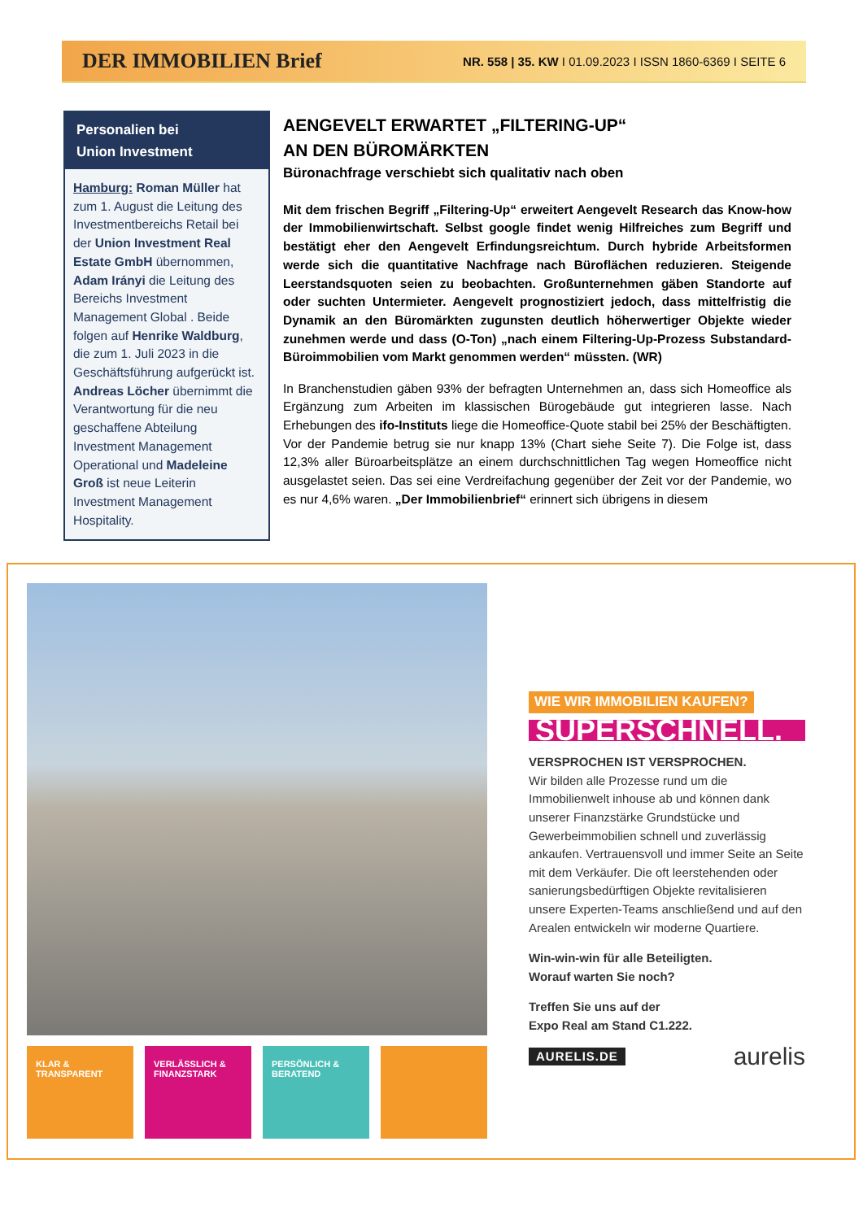DER IMMOBILIEN Brief
NR. 558 | 35. KW I 01.09.2023 I ISSN 1860-6369 I SEITE 6
Personalien bei
Union Investment
Hamburg: Roman Müller hat zum 1. August die Leitung des Investmentbereichs Retail bei der Union Investment Real Estate GmbH übernommen, Adam Irányi die Leitung des Bereichs Investment Management Global . Beide folgen auf Henrike Waldburg, die zum 1. Juli 2023 in die Geschäftsführung aufgerückt ist. Andreas Löcher übernimmt die Verantwortung für die neu geschaffene Abteilung Investment Management Operational und Madeleine Groß ist neue Leiterin Investment Management Hospitality.
AENGEVELT ERWARTET „FILTERING-UP“
AN DEN BÜROMÄRKTEN
Büronachfrage verschiebt sich qualitativ nach oben
Mit dem frischen Begriff „Filtering-Up“ erweitert Aengevelt Research das Know-how der Immobilienwirtschaft. Selbst google findet wenig Hilfreiches zum Begriff und bestätigt eher den Aengevelt Erfindungsreichtum. Durch hybride Arbeitsformen werde sich die quantitative Nachfrage nach Büroflächen reduzieren. Steigende Leerstandsquoten seien zu beobachten. Großunternehmen gäben Standorte auf oder suchten Untermieter. Aengevelt prognostiziert jedoch, dass mittelfristig die Dynamik an den Büromärkten zugunsten deutlich höherwertiger Objekte wieder zunehmen werde und dass (O-Ton) „nach einem Filtering-Up-Prozess Substandard-Büroimmobilien vom Markt genommen werden“ müssten. (WR)
In Branchenstudien gäben 93% der befragten Unternehmen an, dass sich Homeoffice als Ergänzung zum Arbeiten im klassischen Bürogebäude gut integrieren lasse. Nach Erhebungen des ifo-Instituts liege die Homeoffice-Quote stabil bei 25% der Beschäftigten. Vor der Pandemie betrug sie nur knapp 13% (Chart siehe Seite 7). Die Folge ist, dass 12,3% aller Büroarbeitsplätze an einem durchschnittlichen Tag wegen Homeoffice nicht ausgelastet seien. Das sei eine Verdreifachung gegenüber der Zeit vor der Pandemie, wo es nur 4,6% waren. „Der Immobilienbrief“ erinnert sich übrigens in diesem
KLAR &
TRANSPARENT
VERLÄSSLICH &
FINANZSTARK
PERSÖNLICH &
BERATEND
WIE WIR IMMOBILIEN KAUFEN?
SUPERSCHNELL.
VERSPROCHEN IST VERSPROCHEN.
Wir bilden alle Prozesse rund um die Immobilienwelt inhouse ab und können dank unserer Finanzstärke Grundstücke und Gewerbeimmobilien schnell und zuverlässig ankaufen. Vertrauensvoll und immer Seite an Seite mit dem Verkäufer. Die oft leerstehenden oder sanierungsbedürftigen Objekte revitalisieren unsere Experten-Teams anschließend und auf den Arealen entwickeln wir moderne Quartiere.
Win-win-win für alle Beteiligten.
Worauf warten Sie noch?
Treffen Sie uns auf der
Expo Real am Stand C1.222.
AURELIS.DE aurelis